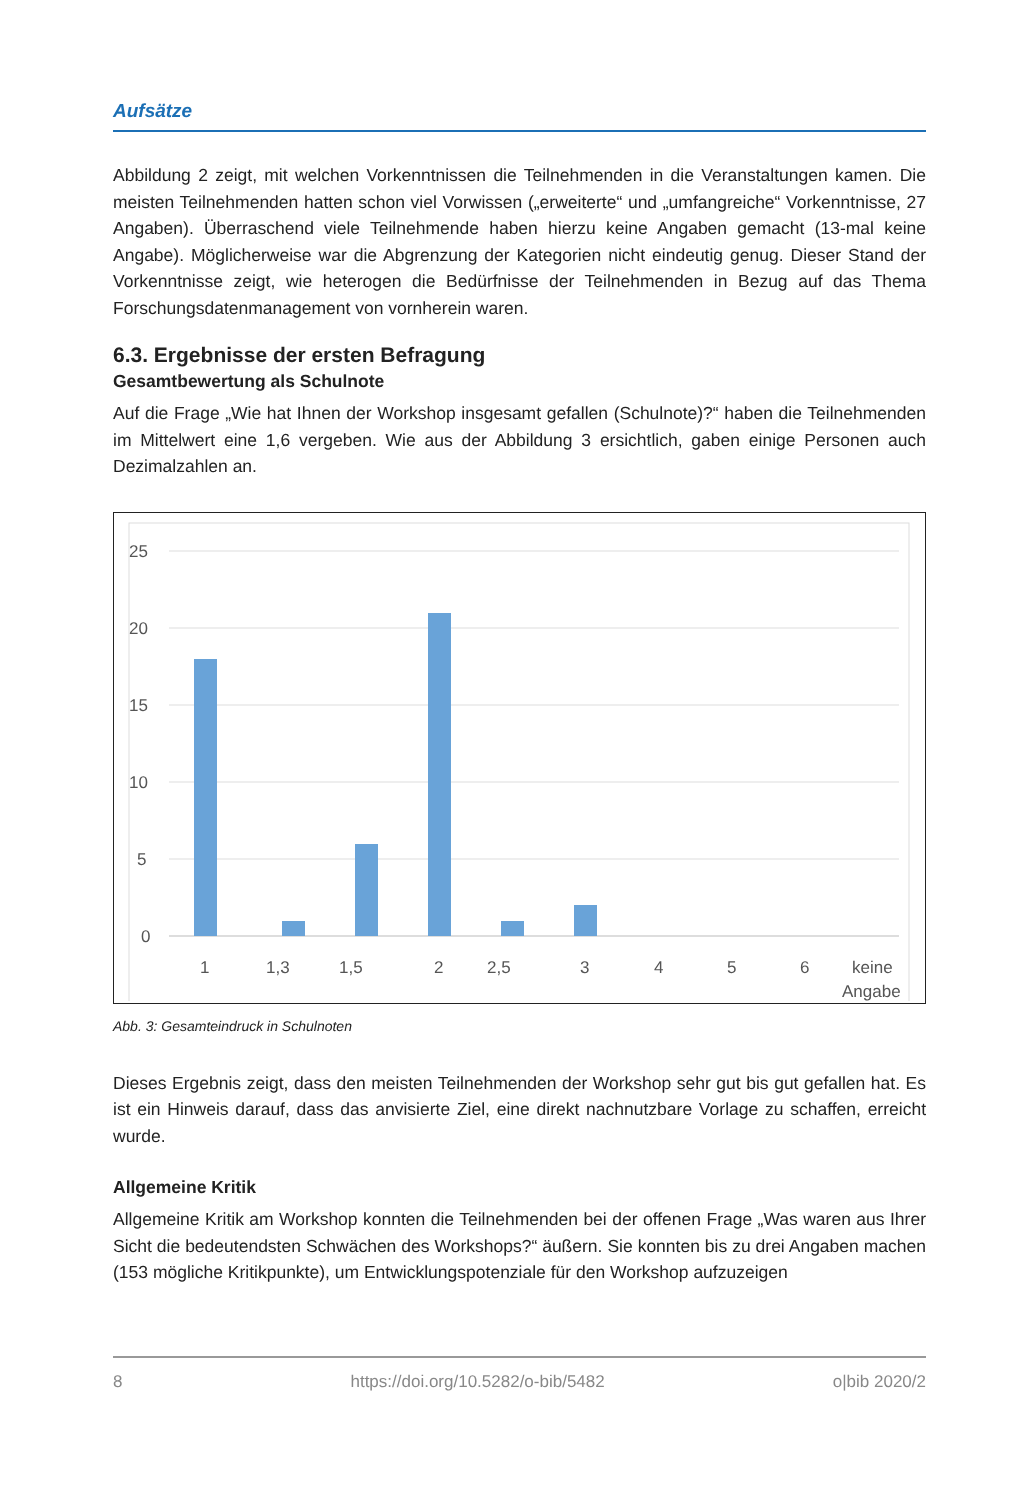Aufsätze
Abbildung 2 zeigt, mit welchen Vorkenntnissen die Teilnehmenden in die Veranstaltungen kamen. Die meisten Teilnehmenden hatten schon viel Vorwissen („erweiterte“ und „umfangreiche“ Vorkenntnisse, 27 Angaben). Überraschend viele Teilnehmende haben hierzu keine Angaben gemacht (13-mal keine Angabe). Möglicherweise war die Abgrenzung der Kategorien nicht eindeutig genug. Dieser Stand der Vorkenntnisse zeigt, wie heterogen die Bedürfnisse der Teilnehmenden in Bezug auf das Thema Forschungsdatenmanagement von vornherein waren.
6.3. Ergebnisse der ersten Befragung
Gesamtbewertung als Schulnote
Auf die Frage „Wie hat Ihnen der Workshop insgesamt gefallen (Schulnote)?“ haben die Teilnehmenden im Mittelwert eine 1,6 vergeben. Wie aus der Abbildung 3 ersichtlich, gaben einige Personen auch Dezimalzahlen an.
25
20
15
10
5
0
1
1,3
1,5
2
2,5
3
4
5
6
keine
Angabe
Abb. 3: Gesamteindruck in Schulnoten
Dieses Ergebnis zeigt, dass den meisten Teilnehmenden der Workshop sehr gut bis gut gefallen hat. Es ist ein Hinweis darauf, dass das anvisierte Ziel, eine direkt nachnutzbare Vorlage zu schaffen, erreicht wurde.
Allgemeine Kritik
Allgemeine Kritik am Workshop konnten die Teilnehmenden bei der offenen Frage „Was waren aus Ihrer Sicht die bedeutendsten Schwächen des Workshops?“ äußern. Sie konnten bis zu drei Angaben machen (153 mögliche Kritikpunkte), um Entwicklungspotenziale für den Workshop aufzuzeigen
8 https://doi.org/10.5282/o-bib/5482 o|bib 2020/2